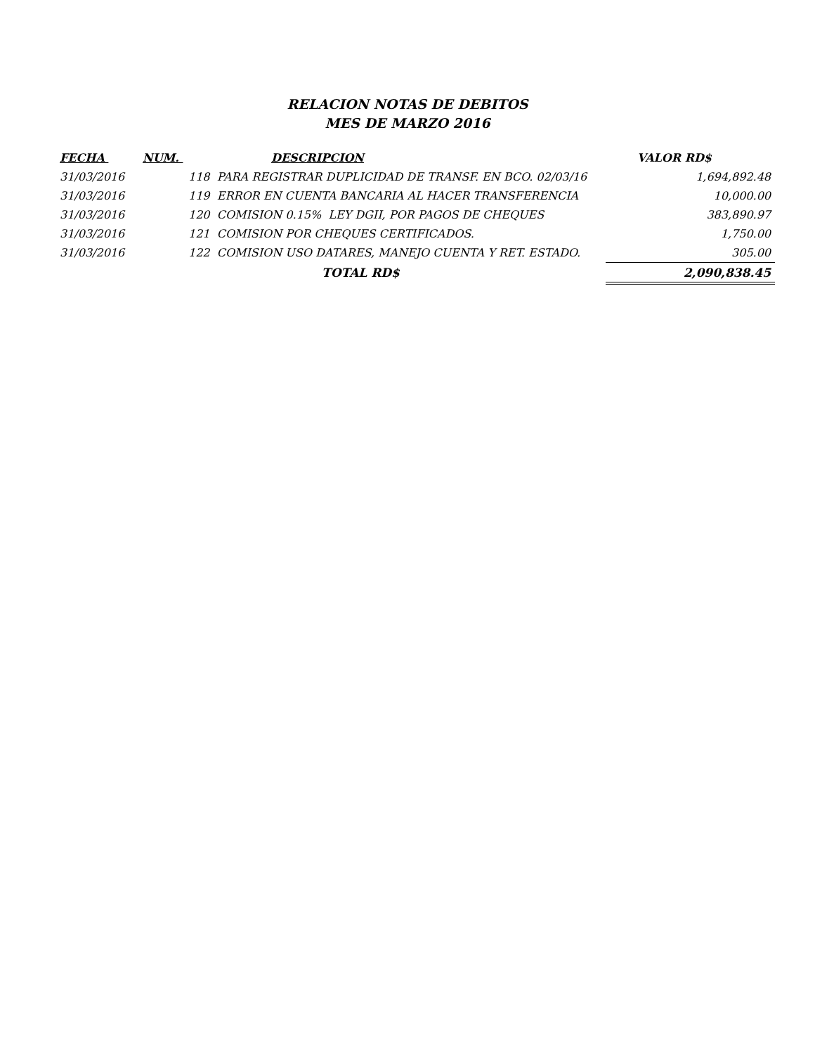RELACION NOTAS DE DEBITOS
MES DE MARZO 2016
| FECHA | NUM. | DESCRIPCION | VALOR RD$ |
| --- | --- | --- | --- |
| 31/03/2016 | | 118 PARA REGISTRAR DUPLICIDAD DE TRANSF. EN BCO. 02/03/16 | 1,694,892.48 |
| 31/03/2016 | | 119 ERROR EN CUENTA BANCARIA AL HACER TRANSFERENCIA | 10,000.00 |
| 31/03/2016 | | 120 COMISION 0.15% LEY DGII, POR PAGOS DE CHEQUES | 383,890.97 |
| 31/03/2016 | | 121 COMISION POR CHEQUES CERTIFICADOS. | 1,750.00 |
| 31/03/2016 | | 122 COMISION USO DATARES, MANEJO CUENTA Y RET. ESTADO. | 305.00 |
| | | TOTAL RD$ | 2,090,838.45 |